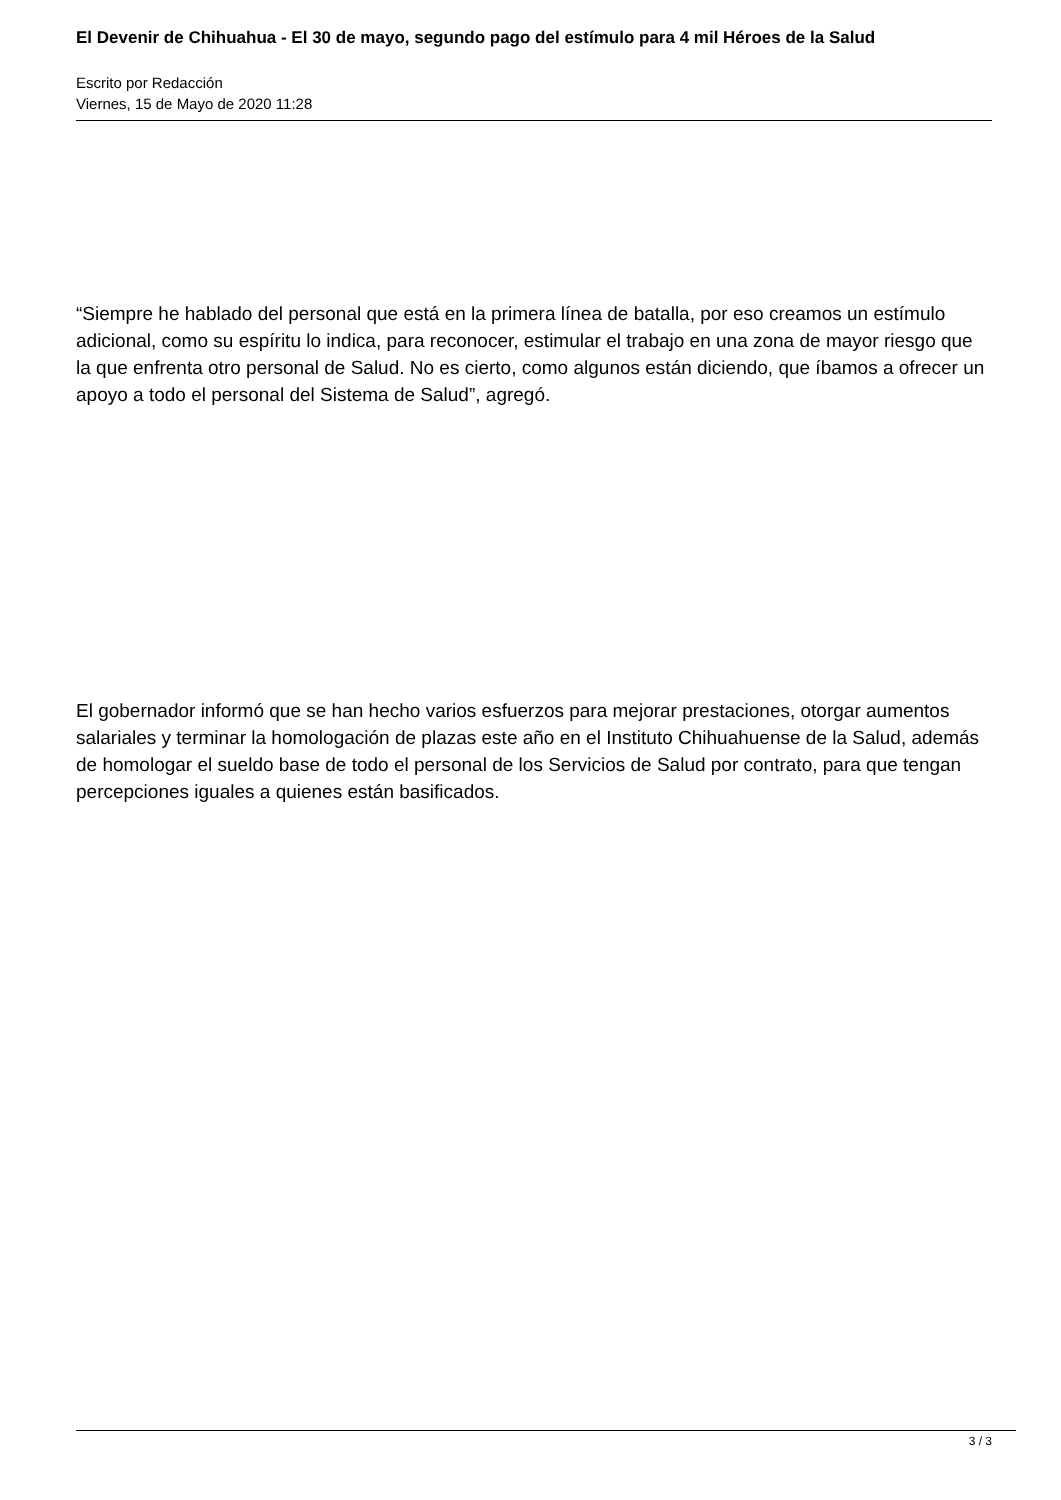El Devenir de Chihuahua - El 30 de mayo, segundo pago del estímulo para 4 mil Héroes de la Salud
Escrito por Redacción
Viernes, 15 de Mayo de 2020 11:28
“Siempre he hablado del personal que está en la primera línea de batalla, por eso creamos un estímulo adicional, como su espíritu lo indica, para reconocer, estimular el trabajo en una zona de mayor riesgo que la que enfrenta otro personal de Salud. No es cierto, como algunos están diciendo, que íbamos a ofrecer un apoyo a todo el personal del Sistema de Salud”, agregó.
El gobernador informó que se han hecho varios esfuerzos para mejorar prestaciones, otorgar aumentos salariales y terminar la homologación de plazas este año en el Instituto Chihuahuense de la Salud, además de homologar el sueldo base de todo el personal de los Servicios de Salud por contrato, para que tengan percepciones iguales a quienes están basificados.
3 / 3